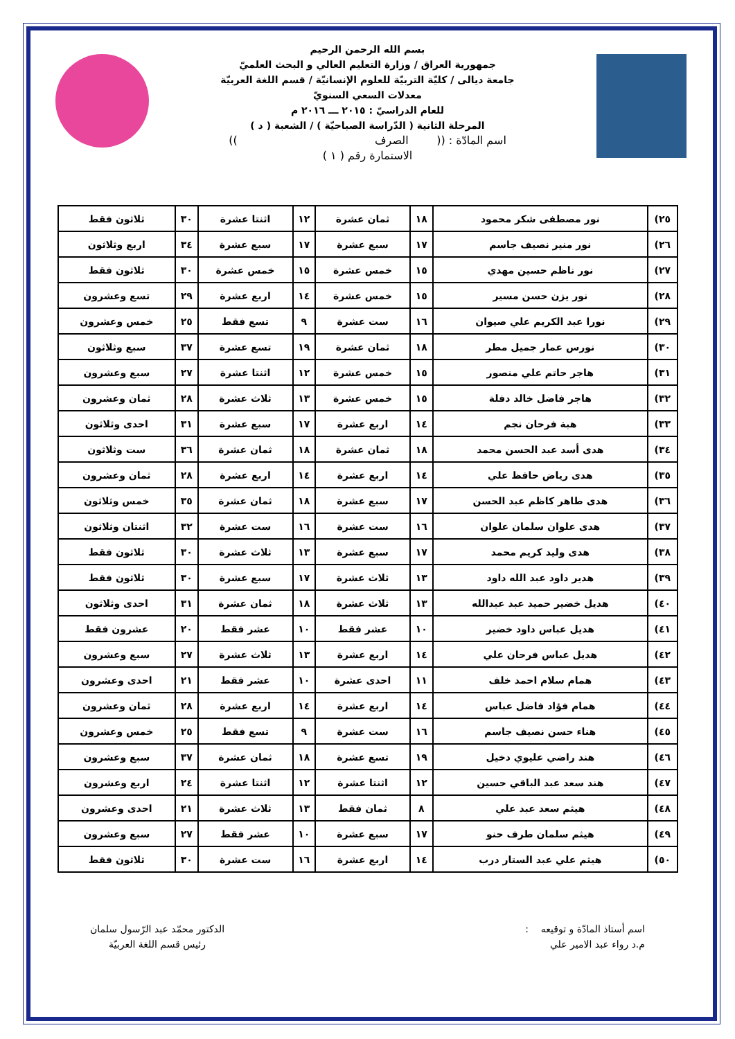بسم الله الرحمن الرحيم
جمهورية العراق / وزارة التعليم العالي و البحث العلميّ
جامعة ديالى / كليّة التربيّة للعلوم الإنسانيّة / قسم اللغة العربيّة
معدلات السعي السنويّ
للعام الدراسيّ : ٢٠١٥ ـــ ٢٠١٦ م
المرحلة الثانية ( الدّراسة الصباحيّة ) / الشعبة ( د )
اسم المادّة : (( الصرف ))
الاستمارة رقم ( ١ )
| ٢٥) | نور مصطفى شكر محمود | ١٨ | ثمان عشرة | ١٢ | اثنتا عشرة | ٣٠ | ثلاثون فقط |
| ٢٦) | نور منير نصيف جاسم | ١٧ | سبع عشرة | ١٧ | سبع عشرة | ٣٤ | اربع وثلاثون |
| ٢٧) | نور ناظم حسين مهدي | ١٥ | خمس عشرة | ١٥ | خمس عشرة | ٣٠ | ثلاثون فقط |
| ٢٨) | نور يزن حسن مسير | ١٥ | خمس عشرة | ١٤ | اربع عشرة | ٢٩ | تسع وعشرون |
| ٢٩) | نورا عبد الكريم علي صيوان | ١٦ | ست عشرة | ٩ | تسع فقط | ٢٥ | خمس وعشرون |
| ٣٠) | نورس عمار جميل مطر | ١٨ | ثمان عشرة | ١٩ | تسع عشرة | ٣٧ | سبع وثلاثون |
| ٣١) | هاجر حاتم علي منصور | ١٥ | خمس عشرة | ١٢ | اثنتا عشرة | ٢٧ | سبع وعشرون |
| ٣٢) | هاجر فاضل خالد دفلة | ١٥ | خمس عشرة | ١٣ | ثلاث عشرة | ٢٨ | ثمان وعشرون |
| ٣٣) | هبة فرحان نجم | ١٤ | اربع عشرة | ١٧ | سبع عشرة | ٣١ | احدى وثلاثون |
| ٣٤) | هدى أسد عبد الحسن محمد | ١٨ | ثمان عشرة | ١٨ | ثمان عشرة | ٣٦ | ست وثلاثون |
| ٣٥) | هدى رياض حافظ علي | ١٤ | اربع عشرة | ١٤ | اربع عشرة | ٢٨ | ثمان وعشرون |
| ٣٦) | هدى طاهر كاظم عبد الحسن | ١٧ | سبع عشرة | ١٨ | ثمان عشرة | ٣٥ | خمس وثلاثون |
| ٣٧) | هدى علوان سلمان علوان | ١٦ | ست عشرة | ١٦ | ست عشرة | ٣٢ | اثنتان وثلاثون |
| ٣٨) | هدى وليد كريم محمد | ١٧ | سبع عشرة | ١٣ | ثلاث عشرة | ٣٠ | ثلاثون فقط |
| ٣٩) | هدير داود عبد الله داود | ١٣ | ثلاث عشرة | ١٧ | سبع عشرة | ٣٠ | ثلاثون فقط |
| ٤٠) | هديل خضير حميد عبد عبدالله | ١٣ | ثلاث عشرة | ١٨ | ثمان عشرة | ٣١ | احدى وثلاثون |
| ٤١) | هديل عباس داود خضير | ١٠ | عشر فقط | ١٠ | عشر فقط | ٢٠ | عشرون فقط |
| ٤٢) | هديل عباس فرحان علي | ١٤ | اربع عشرة | ١٣ | ثلاث عشرة | ٢٧ | سبع وعشرون |
| ٤٣) | همام سلام احمد خلف | ١١ | احدى عشرة | ١٠ | عشر فقط | ٢١ | احدى وعشرون |
| ٤٤) | همام فؤاد فاضل عباس | ١٤ | اربع عشرة | ١٤ | اربع عشرة | ٢٨ | ثمان وعشرون |
| ٤٥) | هناء حسن نصيف جاسم | ١٦ | ست عشرة | ٩ | تسع فقط | ٢٥ | خمس وعشرون |
| ٤٦) | هند راضي عليوي دخيل | ١٩ | تسع عشرة | ١٨ | ثمان عشرة | ٣٧ | سبع وعشرون |
| ٤٧) | هند سعد عبد الباقي حسين | ١٢ | اثنتا عشرة | ١٢ | اثنتا عشرة | ٢٤ | اربع وعشرون |
| ٤٨) | هيثم سعد عبد علي | ٨ | ثمان فقط | ١٣ | ثلاث عشرة | ٢١ | احدى وعشرون |
| ٤٩) | هيثم سلمان طرف حنو | ١٧ | سبع عشرة | ١٠ | عشر فقط | ٢٧ | سبع وعشرون |
| ٥٠) | هيثم علي عبد الستار درب | ١٤ | اربع عشرة | ١٦ | ست عشرة | ٣٠ | ثلاثون فقط |
اسم أستاذ المادّة و توقيعه :
م.د رواء عبد الامير علي
الدكتور محمّد عبد الرّسول سلمان
رئيس قسم اللغة العربيّة